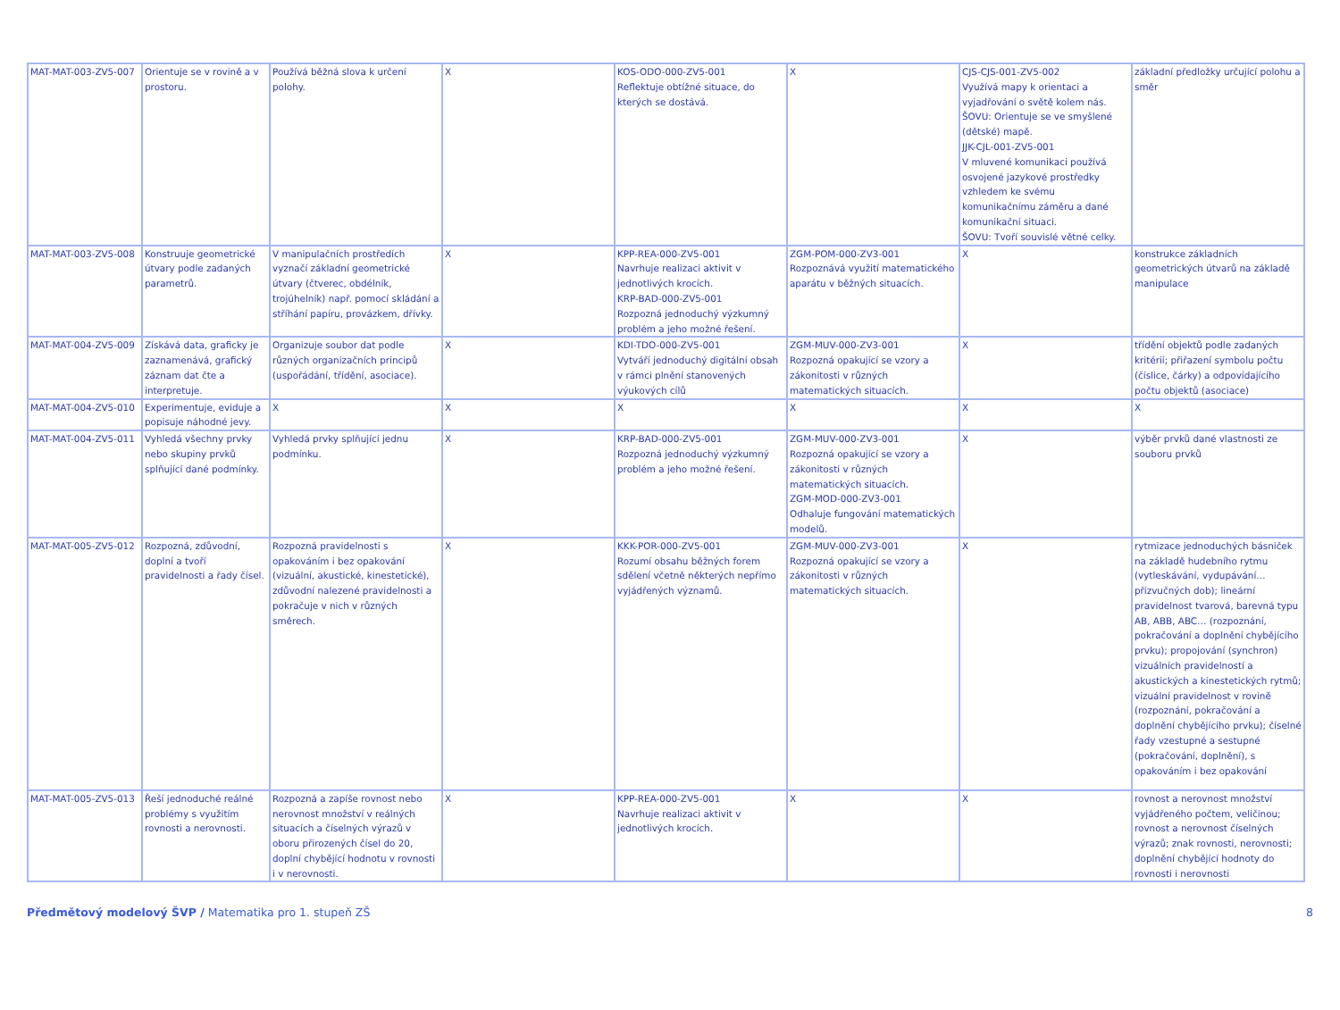| MAT-MAT-003-ZV5-007 | Orientuje se v rovině a v prostoru. | Používá běžná slova k určení polohy. | X | KOS-ODO-000-ZV5-001 Reflektuje obtížné situace, do kterých se dostává. | X | CJS-CJS-001-ZV5-002 Využívá mapy k orientaci a vyjadřování o světě kolem nás. ŠOVU: Orientuje se ve smyšlené (dětské) mapě. JJK-CJL-001-ZV5-001 V mluvené komunikaci používá osvojené jazykové prostředky vzhledem ke svému komunikačnímu záměru a dané komunikační situaci. ŠOVU: Tvoří souvislé větné celky. | základní předložky určující polohu a směr |
| MAT-MAT-003-ZV5-008 | Konstruuje geometrické útvary podle zadaných parametrů. | V manipulačních prostředích vyznačí základní geometrické útvary (čtverec, obdélník, trojúhelník) např. pomocí skládání a stříhání papíru, provázkem, dřívky. | X | KPP-REA-000-ZV5-001 Navrhuje realizaci aktivit v jednotlivých krocích. KRP-BAD-000-ZV5-001 Rozpozná jednoduchý výzkumný problém a jeho možné řešení. | ZGM-POM-000-ZV3-001 Rozpoznává využití matematického aparátu v běžných situacích. | X | konstrukce základních geometrických útvarů na základě manipulace |
| MAT-MAT-004-ZV5-009 | Získává data, graficky je zaznamenává, grafický záznam dat čte a interpretuje. | Organizuje soubor dat podle různých organizačních principů (uspořádání, třídění, asociace). | X | KDI-TDO-000-ZV5-001 Vytváří jednoduchý digitální obsah v rámci plnění stanovených výukových cílů | ZGM-MUV-000-ZV3-001 Rozpozná opakující se vzory a zákonitosti v různých matematických situacích. | X | třídění objektů podle zadaných kritérií; přiřazení symbolu počtu (číslice, čárky) a odpovídajícího počtu objektů (asociace) |
| MAT-MAT-004-ZV5-010 | Experimentuje, eviduje a popisuje náhodné jevy. | X | X | X | X | X | X |
| MAT-MAT-004-ZV5-011 | Vyhledá všechny prvky nebo skupiny prvků splňující dané podmínky. | Vyhledá prvky splňující jednu podmínku. | X | KRP-BAD-000-ZV5-001 Rozpozná jednoduchý výzkumný problém a jeho možné řešení. | ZGM-MUV-000-ZV3-001 Rozpozná opakující se vzory a zákonitosti v různých matematických situacích. ZGM-MOD-000-ZV3-001 Odhaluje fungování matematických modelů. | X | výběr prvků dané vlastnosti ze souboru prvků |
| MAT-MAT-005-ZV5-012 | Rozpozná, zdůvodní, doplní a tvoří pravidelnosti a řady čísel. | Rozpozná pravidelnosti s opakováním i bez opakování (vizuální, akustické, kinestetické), zdůvodní nalezené pravidelnosti a pokračuje v nich v různých směrech. | X | KKK-POR-000-ZV5-001 Rozumí obsahu běžných forem sdělení včetně některých nepřímo vyjádřených významů. | ZGM-MUV-000-ZV3-001 Rozpozná opakující se vzory a zákonitosti v různých matematických situacích. | X | rytmizace jednoduchých básniček na základě hudebního rytmu (vytleskávání, vydupávání… přízvučných dob); lineární pravidelnost tvarová, barevná typu AB, ABB, ABC… (rozpoznání, pokračování a doplnění chybějícího prvku); propojování (synchron) vizuálních pravidelností a akustických a kinestetických rytmů; vizuální pravidelnost v rovině (rozpoznání, pokračování a doplnění chybějícího prvku); číselné řady vzestupné a sestupné (pokračování, doplnění), s opakováním i bez opakování |
| MAT-MAT-005-ZV5-013 | Řeší jednoduché reálné problémy s využitím rovnosti a nerovnosti. | Rozpozná a zapíše rovnost nebo nerovnost množství v reálných situacích a číselných výrazů v oboru přirozených čísel do 20, doplní chybějící hodnotu v rovnosti i v nerovnosti. | X | KPP-REA-000-ZV5-001 Navrhuje realizaci aktivit v jednotlivých krocích. | X | X | rovnost a nerovnost množství vyjádřeného počtem, veličinou; rovnost a nerovnost číselných výrazů; znak rovnosti, nerovnosti; doplnění chybějící hodnoty do rovnosti i nerovnosti |
Předmětový modelový ŠVP / Matematika pro 1. stupeň ZŠ
8